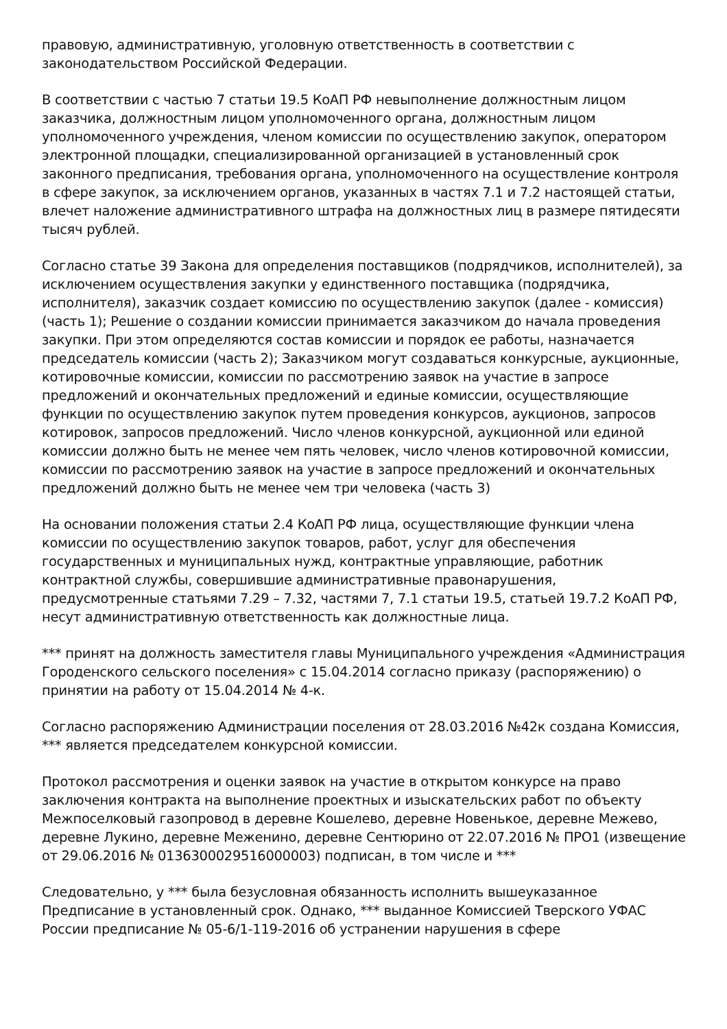правовую, административную, уголовную ответственность в соответствии с законодательством Российской Федерации.
В соответствии с частью 7 статьи 19.5 КоАП РФ невыполнение должностным лицом заказчика, должностным лицом уполномоченного органа, должностным лицом уполномоченного учреждения, членом комиссии по осуществлению закупок, оператором электронной площадки, специализированной организацией в установленный срок законного предписания, требования органа, уполномоченного на осуществление контроля в сфере закупок, за исключением органов, указанных в частях 7.1 и 7.2 настоящей статьи, влечет наложение административного штрафа на должностных лиц в размере пятидесяти тысяч рублей.
Согласно статье 39 Закона для определения поставщиков (подрядчиков, исполнителей), за исключением осуществления закупки у единственного поставщика (подрядчика, исполнителя), заказчик создает комиссию по осуществлению закупок (далее - комиссия) (часть 1); Решение о создании комиссии принимается заказчиком до начала проведения закупки. При этом определяются состав комиссии и порядок ее работы, назначается председатель комиссии (часть 2); Заказчиком могут создаваться конкурсные, аукционные, котировочные комиссии, комиссии по рассмотрению заявок на участие в запросе предложений и окончательных предложений и единые комиссии, осуществляющие функции по осуществлению закупок путем проведения конкурсов, аукционов, запросов котировок, запросов предложений. Число членов конкурсной, аукционной или единой комиссии должно быть не менее чем пять человек, число членов котировочной комиссии, комиссии по рассмотрению заявок на участие в запросе предложений и окончательных предложений должно быть не менее чем три человека (часть 3)
На основании положения статьи 2.4 КоАП РФ лица, осуществляющие функции члена комиссии по осуществлению закупок товаров, работ, услуг для обеспечения государственных и муниципальных нужд, контрактные управляющие, работник контрактной службы, совершившие административные правонарушения, предусмотренные статьями 7.29 – 7.32, частями 7, 7.1 статьи 19.5, статьей 19.7.2 КоАП РФ, несут административную ответственность как должностные лица.
*** принят на должность заместителя главы Муниципального учреждения «Администрация Городенского сельского поселения» с 15.04.2014 согласно приказу (распоряжению) о принятии на работу от 15.04.2014 № 4-к.
Согласно распоряжению Администрации поселения от 28.03.2016 №42к создана Комиссия, *** является председателем конкурсной комиссии.
Протокол рассмотрения и оценки заявок на участие в открытом конкурсе на право заключения контракта на выполнение проектных и изыскательских работ по объекту Межпоселковый газопровод в деревне Кошелево, деревне Новенькое, деревне Межево, деревне Лукино, деревне Меженино, деревне Сентюрино от 22.07.2016 № ПРО1 (извещение от 29.06.2016 № 0136300029516000003) подписан, в том числе и ***
Следовательно, у *** была безусловная обязанность исполнить вышеуказанное Предписание в установленный срок. Однако, *** выданное Комиссией Тверского УФАС России предписание № 05-6/1-119-2016 об устранении нарушения в сфере